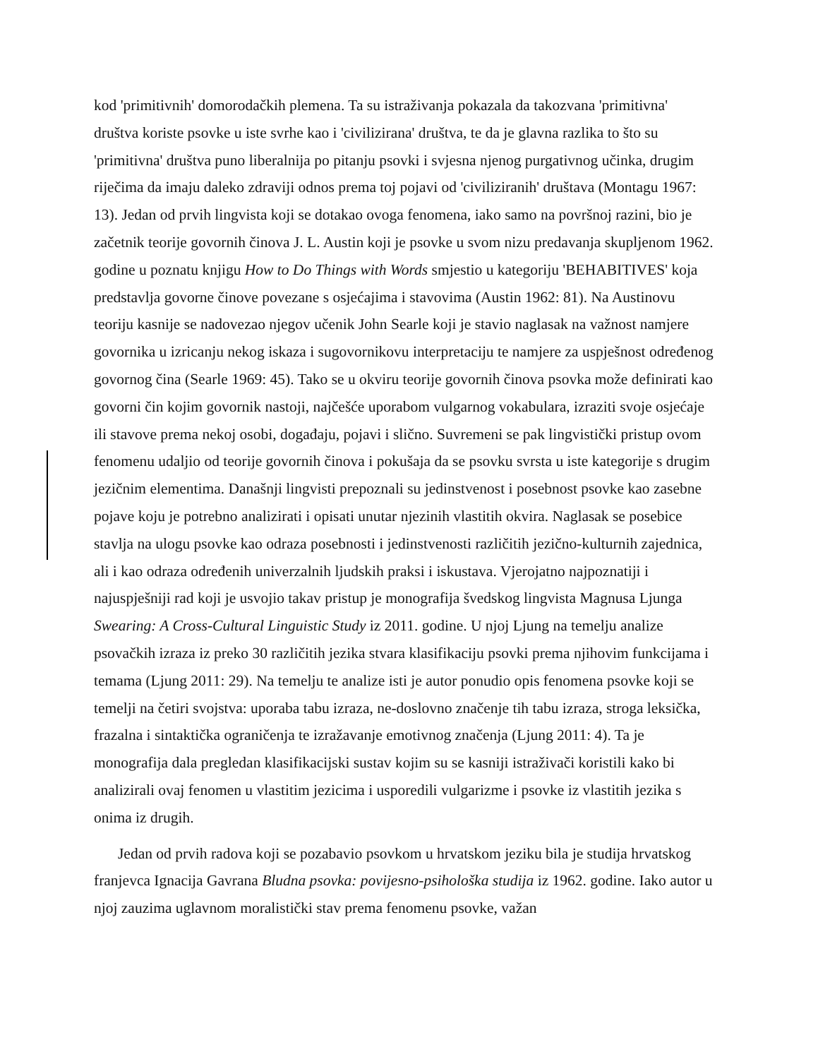kod 'primitivnih' domorodačkih plemena. Ta su istraživanja pokazala da takozvana 'primitivna' društva koriste psovke u iste svrhe kao i 'civilizirana' društva, te da je glavna razlika to što su 'primitivna' društva puno liberalnija po pitanju psovki i svjesna njenog purgativnog učinka, drugim riječima da imaju daleko zdraviji odnos prema toj pojavi od 'civiliziranih' društava (Montagu 1967: 13). Jedan od prvih lingvista koji se dotakao ovoga fenomena, iako samo na površnoj razini, bio je začetnik teorije govornih činova J. L. Austin koji je psovke u svom nizu predavanja skupljenom 1962. godine u poznatu knjigu How to Do Things with Words smjestio u kategoriju 'BEHABITIVES' koja predstavlja govorne činove povezane s osjećajima i stavovima (Austin 1962: 81). Na Austinovu teoriju kasnije se nadovezao njegov učenik John Searle koji je stavio naglasak na važnost namjere govornika u izricanju nekog iskaza i sugovornikovu interpretaciju te namjere za uspješnost određenog govornog čina (Searle 1969: 45). Tako se u okviru teorije govornih činova psovka može definirati kao govorni čin kojim govornik nastoji, najčešće uporabom vulgarnog vokabulara, izraziti svoje osjećaje ili stavove prema nekoj osobi, događaju, pojavi i slično. Suvremeni se pak lingvistički pristup ovom fenomenu udaljio od teorije govornih činova i pokušaja da se psovku svrsta u iste kategorije s drugim jezičnim elementima. Današnji lingvisti prepoznali su jedinstvenost i posebnost psovke kao zasebne pojave koju je potrebno analizirati i opisati unutar njezinih vlastitih okvira. Naglasak se posebice stavlja na ulogu psovke kao odraza posebnosti i jedinstvenosti različitih jezično-kulturnih zajednica, ali i kao odraza određenih univerzalnih ljudskih praksi i iskustava. Vjerojatno najpoznatiji i najuspješniji rad koji je usvojio takav pristup je monografija švedskog lingvista Magnusa Ljunga Swearing: A Cross-Cultural Linguistic Study iz 2011. godine. U njoj Ljung na temelju analize psovačkih izraza iz preko 30 različitih jezika stvara klasifikaciju psovki prema njihovim funkcijama i temama (Ljung 2011: 29). Na temelju te analize isti je autor ponudio opis fenomena psovke koji se temelji na četiri svojstva: uporaba tabu izraza, ne-doslovno značenje tih tabu izraza, stroga leksička, frazalna i sintaktička ograničenja te izražavanje emotivnog značenja (Ljung 2011: 4). Ta je monografija dala pregledan klasifikacijski sustav kojim su se kasniji istraživači koristili kako bi analizirali ovaj fenomen u vlastitim jezicima i usporedili vulgarizme i psovke iz vlastitih jezika s onima iz drugih.
Jedan od prvih radova koji se pozabavio psovkom u hrvatskom jeziku bila je studija hrvatskog franjevca Ignacija Gavrana Bludna psovka: povijesno-psihološka studija iz 1962. godine. Iako autor u njoj zauzima uglavnom moralistički stav prema fenomenu psovke, važan